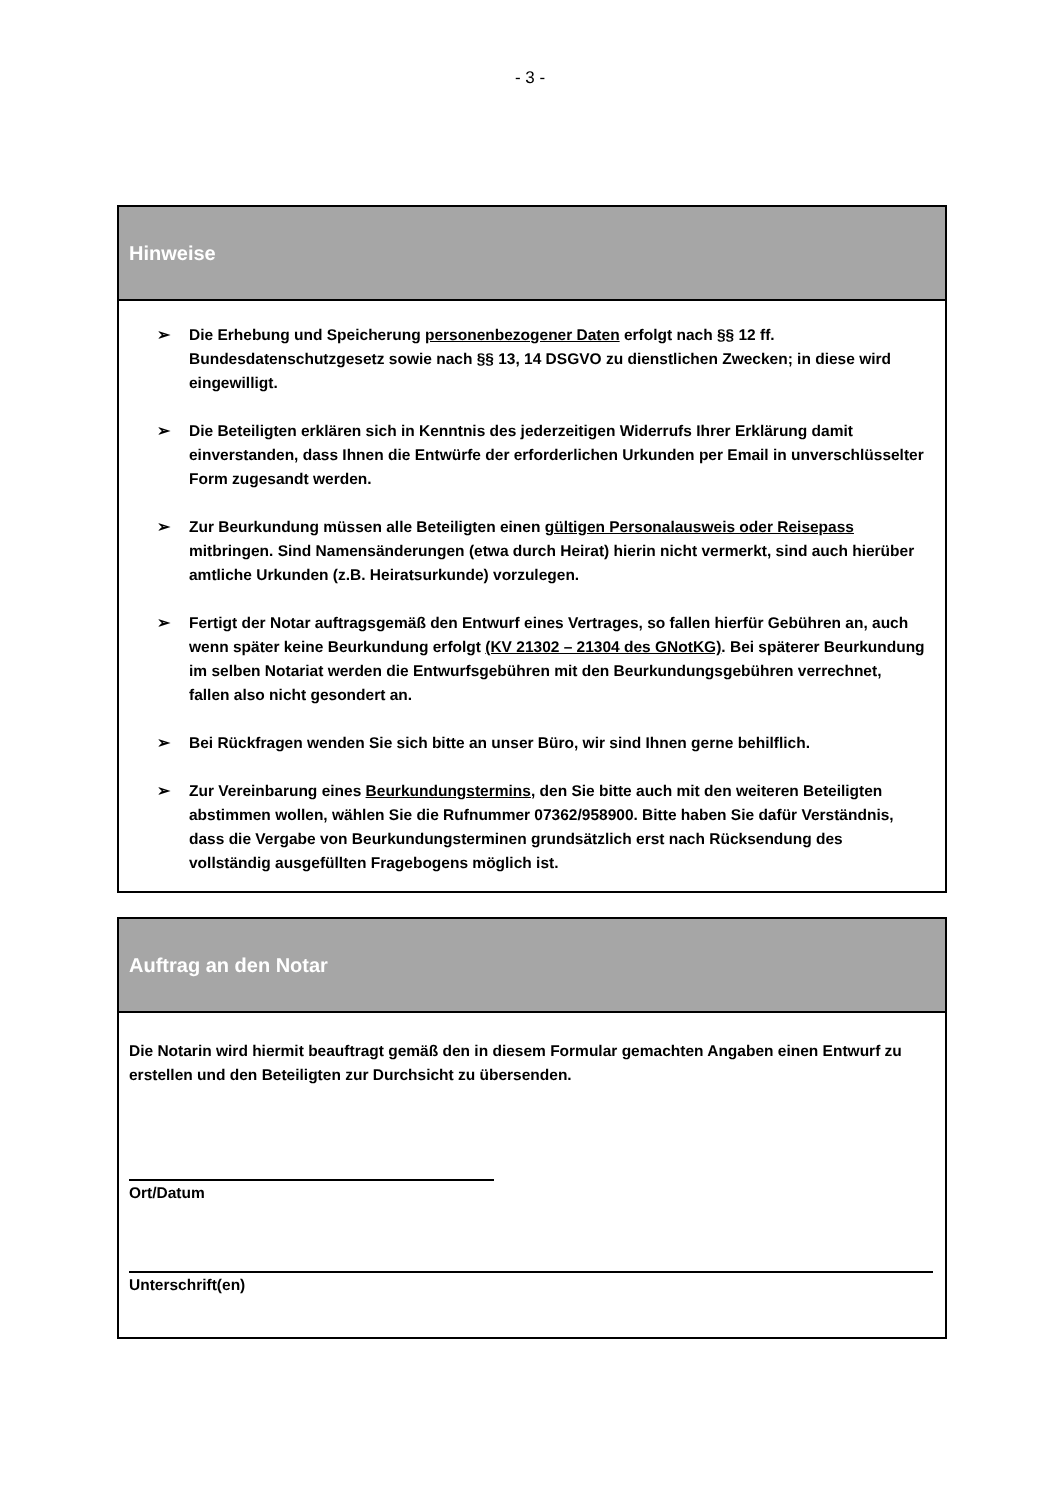- 3 -
Hinweise
➢ Die Erhebung und Speicherung personenbezogener Daten erfolgt nach §§ 12 ff. Bundesdatenschutzgesetz sowie nach §§ 13, 14 DSGVO zu dienstlichen Zwecken; in diese wird eingewilligt.
➢ Die Beteiligten erklären sich in Kenntnis des jederzeitigen Widerrufs Ihrer Erklärung damit einverstanden, dass Ihnen die Entwürfe der erforderlichen Urkunden per Email in unverschlüsselter Form zugesandt werden.
➢ Zur Beurkundung müssen alle Beteiligten einen gültigen Personalausweis oder Reisepass mitbringen. Sind Namensänderungen (etwa durch Heirat) hierin nicht vermerkt, sind auch hierüber amtliche Urkunden (z.B. Heiratsurkunde) vorzulegen.
➢ Fertigt der Notar auftragsgemäß den Entwurf eines Vertrages, so fallen hierfür Gebühren an, auch wenn später keine Beurkundung erfolgt (KV 21302 – 21304 des GNotKG). Bei späterer Beurkundung im selben Notariat werden die Entwurfsgebühren mit den Beurkundungsgebühren verrechnet, fallen also nicht gesondert an.
➢ Bei Rückfragen wenden Sie sich bitte an unser Büro, wir sind Ihnen gerne behilflich.
➢ Zur Vereinbarung eines Beurkundungstermins, den Sie bitte auch mit den weiteren Beteiligten abstimmen wollen, wählen Sie die Rufnummer 07362/958900. Bitte haben Sie dafür Verständnis, dass die Vergabe von Beurkundungsterminen grundsätzlich erst nach Rücksendung des vollständig ausgefüllten Fragebogens möglich ist.
Auftrag an den Notar
Die Notarin wird hiermit beauftragt gemäß den in diesem Formular gemachten Angaben einen Entwurf zu erstellen und den Beteiligten zur Durchsicht zu übersenden.
Ort/Datum
Unterschrift(en)